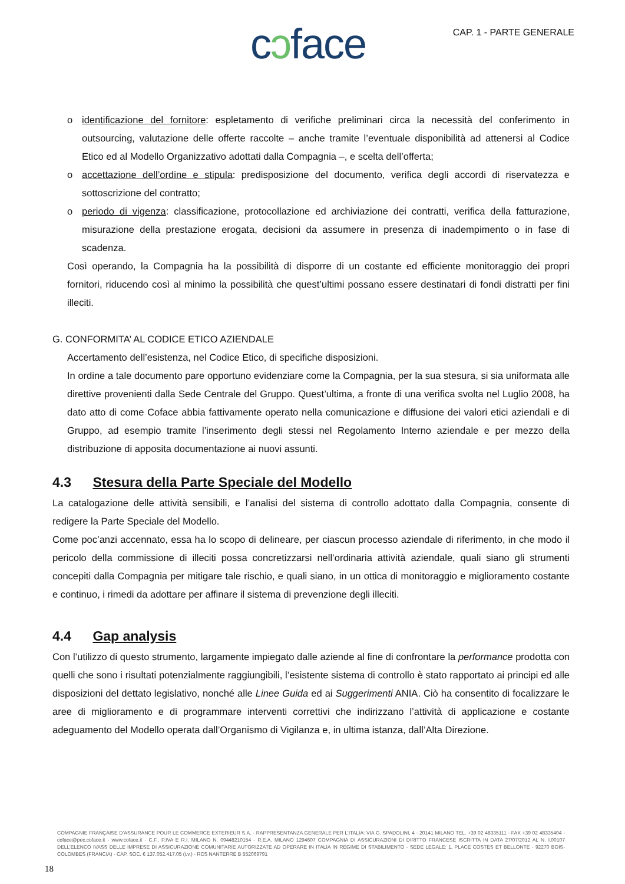cɔface
CAP. 1 - PARTE GENERALE
o identificazione del fornitore: espletamento di verifiche preliminari circa la necessità del conferimento in outsourcing, valutazione delle offerte raccolte – anche tramite l’eventuale disponibilità ad attenersi al Codice Etico ed al Modello Organizzativo adottati dalla Compagnia –, e scelta dell’offerta;
o accettazione dell’ordine e stipula: predisposizione del documento, verifica degli accordi di riservatezza e sottoscrizione del contratto;
o periodo di vigenza: classificazione, protocollazione ed archiviazione dei contratti, verifica della fatturazione, misurazione della prestazione erogata, decisioni da assumere in presenza di inadempimento o in fase di scadenza.
Così operando, la Compagnia ha la possibilità di disporre di un costante ed efficiente monitoraggio dei propri fornitori, riducendo così al minimo la possibilità che quest’ultimi possano essere destinatari di fondi distratti per fini illeciti.
G. CONFORMITA’ AL CODICE ETICO AZIENDALE
Accertamento dell’esistenza, nel Codice Etico, di specifiche disposizioni.
In ordine a tale documento pare opportuno evidenziare come la Compagnia, per la sua stesura, si sia uniformata alle direttive provenienti dalla Sede Centrale del Gruppo. Quest’ultima, a fronte di una verifica svolta nel Luglio 2008, ha dato atto di come Coface abbia fattivamente operato nella comunicazione e diffusione dei valori etici aziendali e di Gruppo, ad esempio tramite l’inserimento degli stessi nel Regolamento Interno aziendale e per mezzo della distribuzione di apposita documentazione ai nuovi assunti.
4.3 Stesura della Parte Speciale del Modello
La catalogazione delle attività sensibili, e l’analisi del sistema di controllo adottato dalla Compagnia, consente di redigere la Parte Speciale del Modello.
Come poc’anzi accennato, essa ha lo scopo di delineare, per ciascun processo aziendale di riferimento, in che modo il pericolo della commissione di illeciti possa concretizzarsi nell’ordinaria attività aziendale, quali siano gli strumenti concepiti dalla Compagnia per mitigare tale rischio, e quali siano, in un ottica di monitoraggio e miglioramento costante e continuo, i rimedi da adottare per affinare il sistema di prevenzione degli illeciti.
4.4 Gap analysis
Con l’utilizzo di questo strumento, largamente impiegato dalle aziende al fine di confrontare la performance prodotta con quelli che sono i risultati potenzialmente raggiungibili, l’esistente sistema di controllo è stato rapportato ai principi ed alle disposizioni del dettato legislativo, nonché alle Linee Guida ed ai Suggerimenti ANIA. Ciò ha consentito di focalizzare le aree di miglioramento e di programmare interventi correttivi che indirizzano l’attività di applicazione e costante adeguamento del Modello operata dall’Organismo di Vigilanza e, in ultima istanza, dall’Alta Direzione.
COMPAGNIE FRANÇAISE D’ASSURANCE POUR LE COMMERCE EXTERIEUR S.A. - RAPPRESENTANZA GENERALE PER L’ITALIA: VIA G. SPADOLINI, 4 - 20141 MILANO TEL. +39 02 48335111 - FAX +39 02 48335404 - coface@pec.coface.it - www.coface.it - C.F., P.IVA E R.I. MILANO N. 09448210154 - R.E.A. MILANO 1294607 COMPAGNIA DI ASSICURAZIONI DI DIRITTO FRANCESE ISCRITTA IN DATA 27/07/2012 AL N. I.00107 DELL’ELENCO IVASS DELLE IMPRESE DI ASSICURAZIONE COMUNITARIE AUTORIZZATE AD OPERARE IN ITALIA IN REGIME DI STABILIMENTO - SEDE LEGALE: 1, PLACE COSTES ET BELLONTE - 92270 BOIS-COLOMBES (FRANCIA) - CAP. SOC. € 137.052.417,05 (i.v.) - RCS NANTERRE B 552069791
18